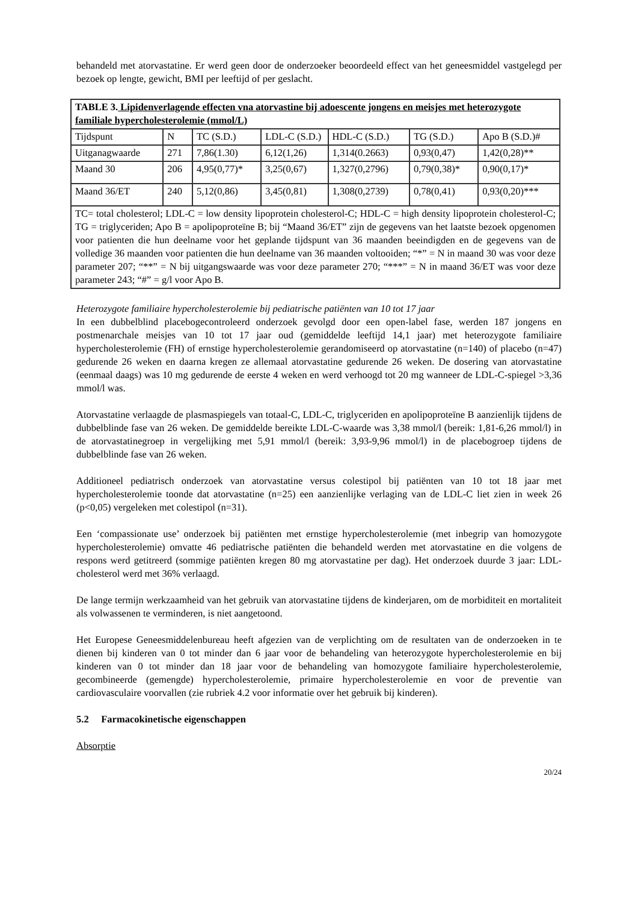behandeld met atorvastatine. Er werd geen door de onderzoeker beoordeeld effect van het geneesmiddel vastgelegd per bezoek op lengte, gewicht, BMI per leeftijd of per geslacht.
| TABLE 3. Lipidenverlagende effecten vna atorvastine bij adoescente jongens en meisjes met heterozygote familiale hypercholesterolemie (mmol/L) | | | | | | |
| Tijdspunt | N | TC (S.D.) | LDL-C (S.D.) | HDL-C (S.D.) | TG (S.D.) | Apo B (S.D.)# |
| Uitganagwaarde | 271 | 7,86(1.30) | 6,12(1,26) | 1,314(0.2663) | 0,93(0,47) | 1,42(0,28)** |
| Maand 30 | 206 | 4,95(0,77)* | 3,25(0,67) | 1,327(0,2796) | 0,79(0,38)* | 0,90(0,17)* |
| Maand 36/ET | 240 | 5,12(0,86) | 3,45(0,81) | 1,308(0,2739) | 0,78(0,41) | 0,93(0,20)*** |
| TC= total cholesterol; LDL-C = low density lipoprotein cholesterol-C; HDL-C = high density lipoprotein cholesterol-C; TG = triglyceriden; Apo B = apolipoproteïne B; bij “Maand 36/ET” zijn de gegevens van het laatste bezoek opgenomen voor patienten die hun deelname voor het geplande tijdspunt van 36 maanden beeindigden en de gegevens van de volledige 36 maanden voor patienten die hun deelname van 36 maanden voltooiden; “*” = N in maand 30 was voor deze parameter 207; “**” = N bij uitgangswaarde was voor deze parameter 270; “***” = N in maand 36/ET was voor deze parameter 243; “#” = g/l voor Apo B. | | | | | | |
Heterozygote familiaire hypercholesterolemie bij pediatrische patiënten van 10 tot 17 jaar
In een dubbelblind placebogecontroleerd onderzoek gevolgd door een open-label fase, werden 187 jongens en postmenarchale meisjes van 10 tot 17 jaar oud (gemiddelde leeftijd 14,1 jaar) met heterozygote familiaire hypercholesterolemie (FH) of ernstige hypercholesterolemie gerandomiseerd op atorvastatine (n=140) of placebo (n=47) gedurende 26 weken en daarna kregen ze allemaal atorvastatine gedurende 26 weken. De dosering van atorvastatine (eenmaal daags) was 10 mg gedurende de eerste 4 weken en werd verhoogd tot 20 mg wanneer de LDL-C-spiegel >3,36 mmol/l was.
Atorvastatine verlaagde de plasmaspiegels van totaal-C, LDL-C, triglyceriden en apolipoproteïne B aanzienlijk tijdens de dubbelblinde fase van 26 weken. De gemiddelde bereikte LDL-C-waarde was 3,38 mmol/l (bereik: 1,81-6,26 mmol/l) in de atorvastatinegroep in vergelijking met 5,91 mmol/l (bereik: 3,93-9,96 mmol/l) in de placebogroep tijdens de dubbelblinde fase van 26 weken.
Additioneel pediatrisch onderzoek van atorvastatine versus colestipol bij patiënten van 10 tot 18 jaar met hypercholesterolemie toonde dat atorvastatine (n=25) een aanzienlijke verlaging van de LDL-C liet zien in week 26 (p<0,05) vergeleken met colestipol (n=31).
Een ‘compassionate use’ onderzoek bij patiënten met ernstige hypercholesterolemie (met inbegrip van homozygote hypercholesterolemie) omvatte 46 pediatrische patiënten die behandeld werden met atorvastatine en die volgens de respons werd getitreerd (sommige patiënten kregen 80 mg atorvastatine per dag). Het onderzoek duurde 3 jaar: LDL-cholesterol werd met 36% verlaagd.
De lange termijn werkzaamheid van het gebruik van atorvastatine tijdens de kinderjaren, om de morbiditeit en mortaliteit als volwassenen te verminderen, is niet aangetoond.
Het Europese Geneesmiddelenbureau heeft afgezien van de verplichting om de resultaten van de onderzoeken in te dienen bij kinderen van 0 tot minder dan 6 jaar voor de behandeling van heterozygote hypercholesterolemie en bij kinderen van 0 tot minder dan 18 jaar voor de behandeling van homozygote familiaire hypercholesterolemie, gecombineerde (gemengde) hypercholesterolemie, primaire hypercholesterolemie en voor de preventie van cardiovasculaire voorvallen (zie rubriek 4.2 voor informatie over het gebruik bij kinderen).
5.2 Farmacokinetische eigenschappen
Absorptie
20/24